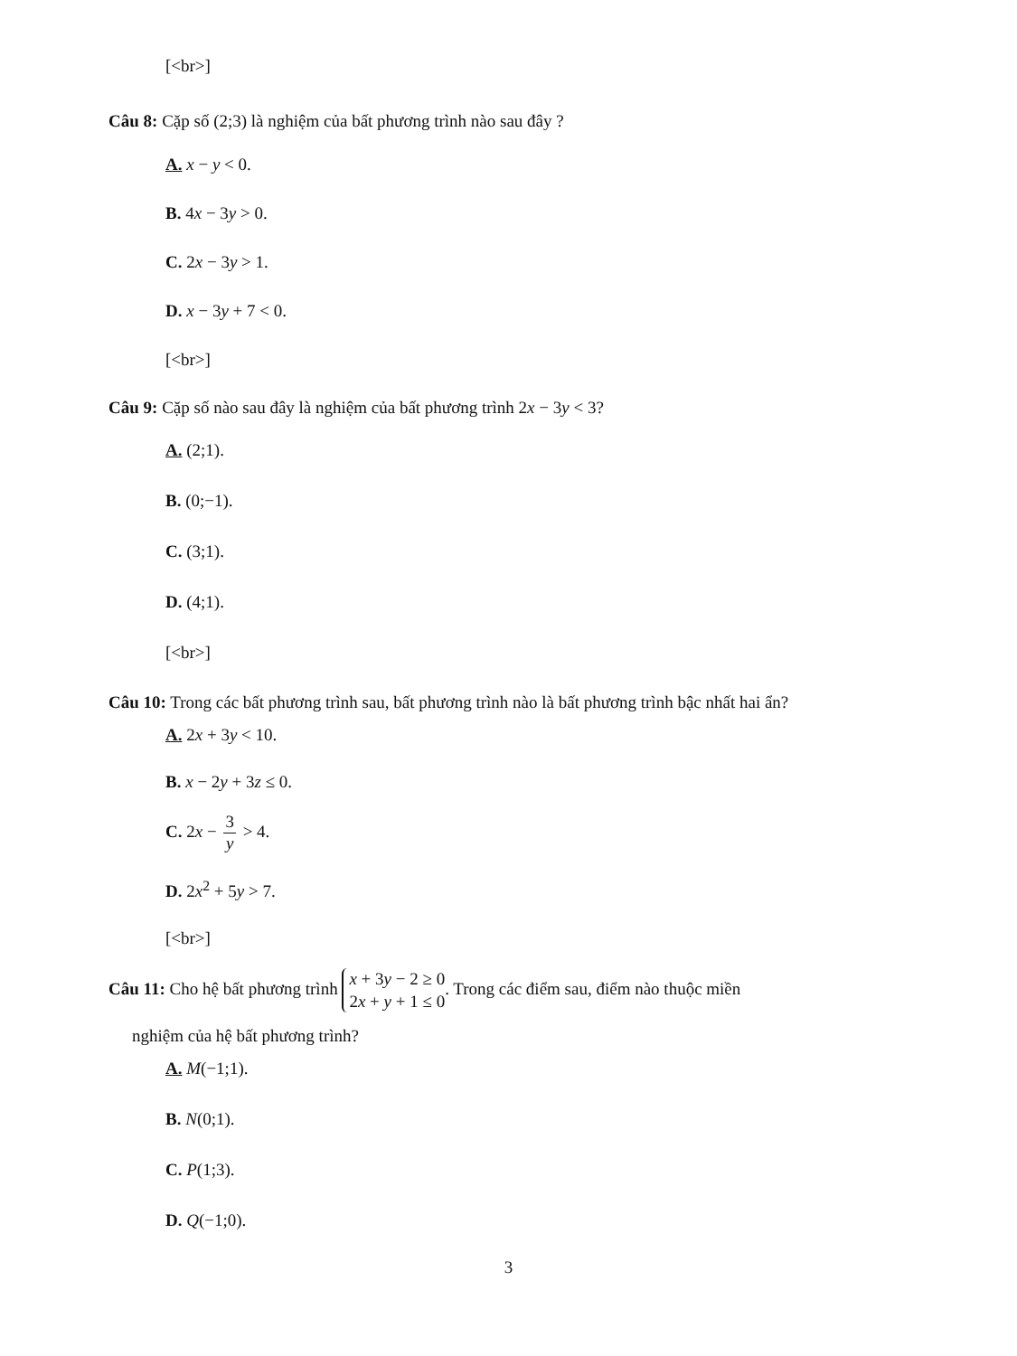[<br>]
Câu 8: Cặp số (2;3) là nghiệm của bất phương trình nào sau đây ?
A. x − y < 0.
B. 4x − 3y > 0.
C. 2x − 3y > 1.
D. x − 3y + 7 < 0.
[<br>]
Câu 9: Cặp số nào sau đây là nghiệm của bất phương trình 2x − 3y < 3?
A. (2;1).
B. (0;−1).
C. (3;1).
D. (4;1).
[<br>]
Câu 10: Trong các bất phương trình sau, bất phương trình nào là bất phương trình bậc nhất hai ẩn?
A. 2x + 3y < 10.
B. x − 2y + 3z ≤ 0.
C. 2x − 3 y > 4.
D. 2x<sup>2</sup> + 5y > 7.
[<br>]
Câu 11: Cho hệ bất phương trình x + 3y − 2 ≥ 0
2x + y + 1 ≤ 0. Trong các điểm sau, điểm nào thuộc miền
nghiệm của hệ bất phương trình?
A. M(−1;1).
B. N(0;1).
C. P(1;3).
D. Q(−1;0).
3